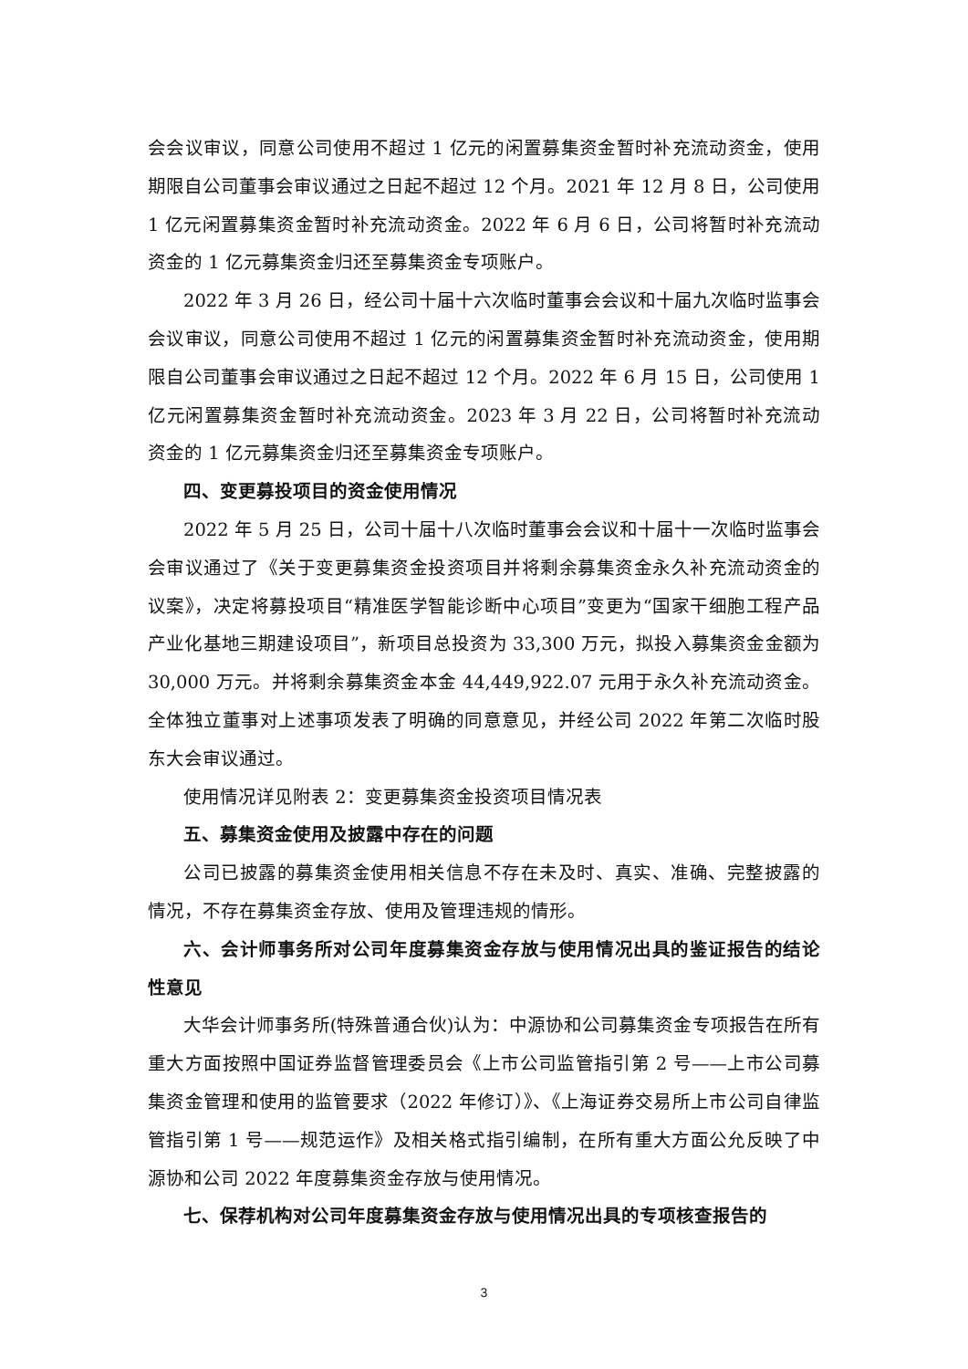会会议审议，同意公司使用不超过 1 亿元的闲置募集资金暂时补充流动资金，使用期限自公司董事会审议通过之日起不超过 12 个月。2021 年 12 月 8 日，公司使用 1 亿元闲置募集资金暂时补充流动资金。2022 年 6 月 6 日，公司将暂时补充流动资金的 1 亿元募集资金归还至募集资金专项账户。
2022 年 3 月 26 日，经公司十届十六次临时董事会会议和十届九次临时监事会会议审议，同意公司使用不超过 1 亿元的闲置募集资金暂时补充流动资金，使用期限自公司董事会审议通过之日起不超过 12 个月。2022 年 6 月 15 日，公司使用 1 亿元闲置募集资金暂时补充流动资金。2023 年 3 月 22 日，公司将暂时补充流动资金的 1 亿元募集资金归还至募集资金专项账户。
四、变更募投项目的资金使用情况
2022 年 5 月 25 日，公司十届十八次临时董事会会议和十届十一次临时监事会会审议通过了《关于变更募集资金投资项目并将剩余募集资金永久补充流动资金的议案》，决定将募投项目“精准医学智能诊断中心项目”变更为“国家干细胞工程产品产业化基地三期建设项目”，新项目总投资为 33,300 万元，拟投入募集资金金额为 30,000 万元。并将剩余募集资金本金 44,449,922.07 元用于永久补充流动资金。全体独立董事对上述事项发表了明确的同意意见，并经公司 2022 年第二次临时股东大会审议通过。
使用情况详见附表 2：变更募集资金投资项目情况表
五、募集资金使用及披露中存在的问题
公司已披露的募集资金使用相关信息不存在未及时、真实、准确、完整披露的情况，不存在募集资金存放、使用及管理违规的情形。
六、会计师事务所对公司年度募集资金存放与使用情况出具的鉴证报告的结论性意见
大华会计师事务所(特殊普通合伙)认为：中源协和公司募集资金专项报告在所有重大方面按照中国证券监督管理委员会《上市公司监管指引第 2 号——上市公司募集资金管理和使用的监管要求（2022 年修订）》、《上海证券交易所上市公司自律监管指引第 1 号——规范运作》及相关格式指引编制，在所有重大方面公允反映了中源协和公司 2022 年度募集资金存放与使用情况。
七、保荐机构对公司年度募集资金存放与使用情况出具的专项核查报告的
3